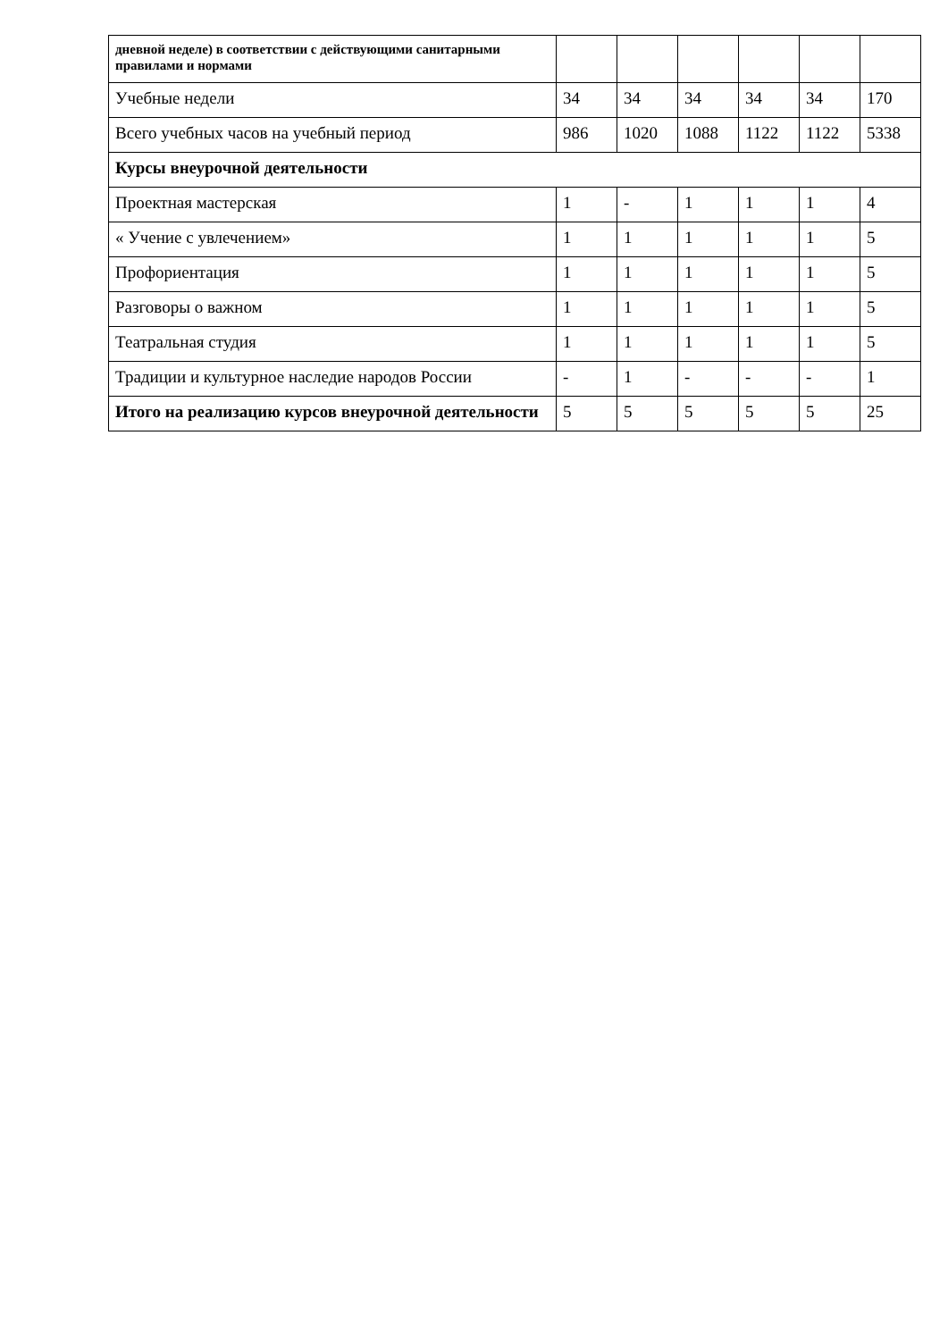| дневной неделе) в соответствии с действующими санитарными правилами и нормами | | | | | | |
| Учебные недели | 34 | 34 | 34 | 34 | 34 | 170 |
| Всего учебных часов на учебный период | 986 | 1020 | 1088 | 1122 | 1122 | 5338 |
| Курсы внеурочной деятельности | | | | | | |
| Проектная мастерская | 1 | - | 1 | 1 | 1 | 4 |
| « Учение с увлечением» | 1 | 1 | 1 | 1 | 1 | 5 |
| Профориентация | 1 | 1 | 1 | 1 | 1 | 5 |
| Разговоры о важном | 1 | 1 | 1 | 1 | 1 | 5 |
| Театральная студия | 1 | 1 | 1 | 1 | 1 | 5 |
| Традиции и культурное наследие народов России | - | 1 | - | - | - | 1 |
| Итого на реализацию курсов внеурочной деятельности | 5 | 5 | 5 | 5 | 5 | 25 |